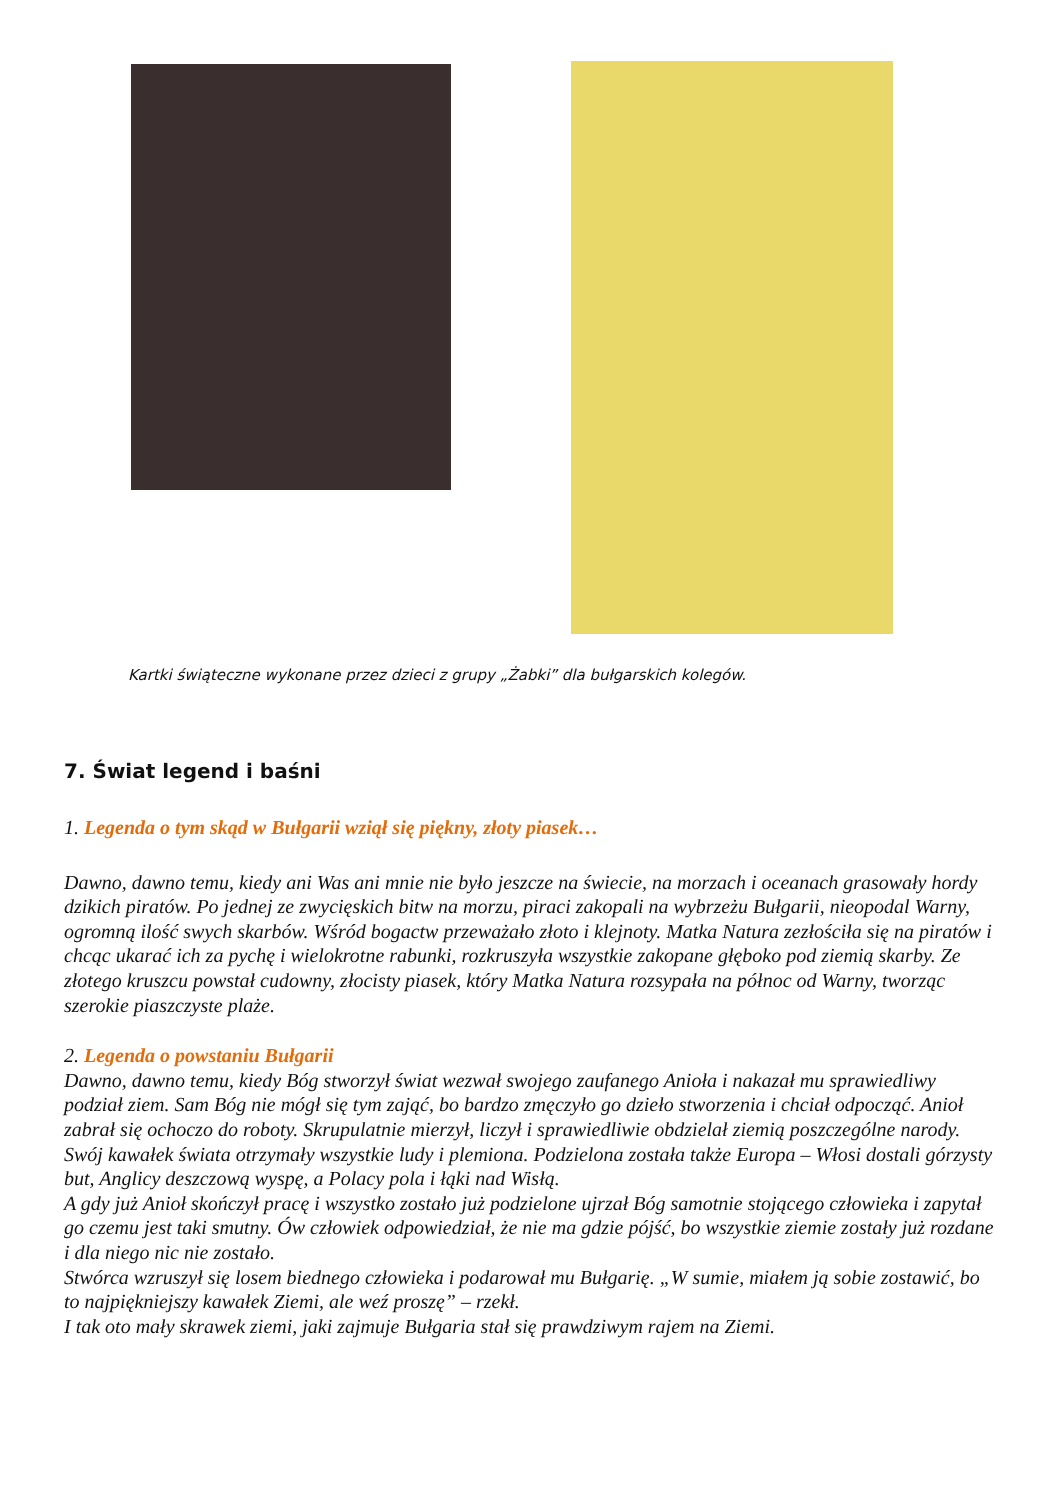Kartki świąteczne wykonane przez dzieci z grupy „Żabki” dla bułgarskich kolegów.
7. Świat legend i baśni
1. Legenda o tym skąd w Bułgarii wziął się piękny, złoty piasek…
Dawno, dawno temu, kiedy ani Was ani mnie nie było jeszcze na świecie, na morzach i oceanach grasowały hordy dzikich piratów. Po jednej ze zwycięskich bitw na morzu, piraci zakopali na wybrzeżu Bułgarii, nieopodal Warny, ogromną ilość swych skarbów. Wśród bogactw przeważało złoto i klejnoty. Matka Natura zezłościła się na piratów i chcąc ukarać ich za pychę i wielokrotne rabunki, rozkruszyła wszystkie zakopane głęboko pod ziemią skarby. Ze złotego kruszcu powstał cudowny, złocisty piasek, który Matka Natura rozsypała na północ od Warny, tworząc szerokie piaszczyste plaże.
2. Legenda o powstaniu Bułgarii
Dawno, dawno temu, kiedy Bóg stworzył świat wezwał swojego zaufanego Anioła i nakazał mu sprawiedliwy podział ziem. Sam Bóg nie mógł się tym zająć, bo bardzo zmęczyło go dzieło stworzenia i chciał odpocząć. Anioł zabrał się ochoczo do roboty. Skrupulatnie mierzył, liczył i sprawiedliwie obdzielał ziemią poszczególne narody.
Swój kawałek świata otrzymały wszystkie ludy i plemiona. Podzielona została także Europa – Włosi dostali górzysty but, Anglicy deszczową wyspę, a Polacy pola i łąki nad Wisłą.
A gdy już Anioł skończył pracę i wszystko zostało już podzielone ujrzał Bóg samotnie stojącego człowieka i zapytał go czemu jest taki smutny. Ów człowiek odpowiedział, że nie ma gdzie pójść, bo wszystkie ziemie zostały już rozdane i dla niego nic nie zostało.
Stwórca wzruszył się losem biednego człowieka i podarował mu Bułgarię. „W sumie, miałem ją sobie zostawić, bo to najpiękniejszy kawałek Ziemi, ale weź proszę” – rzekł.
I tak oto mały skrawek ziemi, jaki zajmuje Bułgaria stał się prawdziwym rajem na Ziemi.